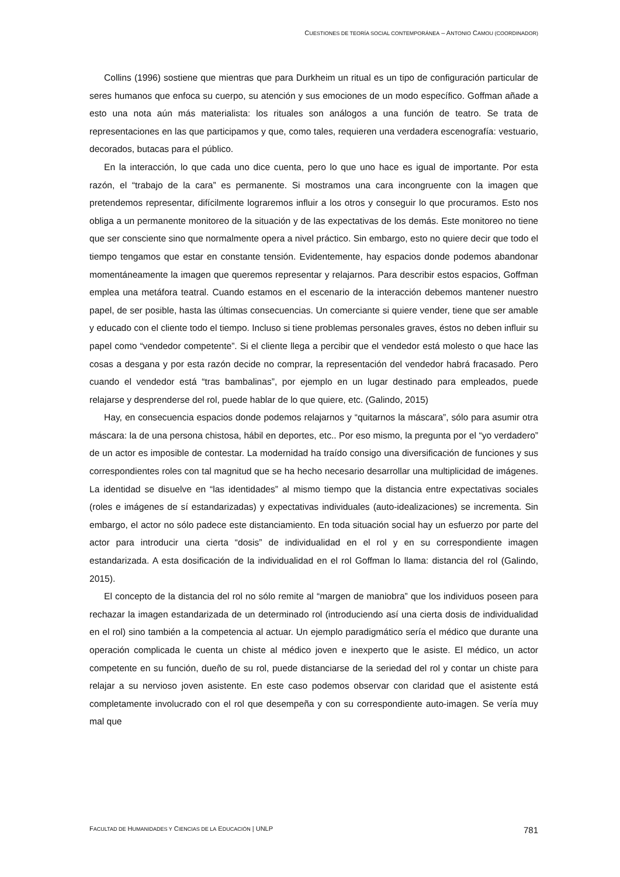CUESTIONES DE TEORÍA SOCIAL CONTEMPORÁNEA – ANTONIO CAMOU (COORDINADOR)
Collins (1996) sostiene que mientras que para Durkheim un ritual es un tipo de configuración particular de seres humanos que enfoca su cuerpo, su atención y sus emociones de un modo específico. Goffman añade a esto una nota aún más materialista: los rituales son análogos a una función de teatro. Se trata de representaciones en las que participamos y que, como tales, requieren una verdadera escenografía: vestuario, decorados, butacas para el público.
En la interacción, lo que cada uno dice cuenta, pero lo que uno hace es igual de importante. Por esta razón, el “trabajo de la cara” es permanente. Si mostramos una cara incongruente con la imagen que pretendemos representar, difícilmente lograremos influir a los otros y conseguir lo que procuramos. Esto nos obliga a un permanente monitoreo de la situación y de las expectativas de los demás. Este monitoreo no tiene que ser consciente sino que normalmente opera a nivel práctico. Sin embargo, esto no quiere decir que todo el tiempo tengamos que estar en constante tensión. Evidentemente, hay espacios donde podemos abandonar momentáneamente la imagen que queremos representar y relajarnos. Para describir estos espacios, Goffman emplea una metáfora teatral. Cuando estamos en el escenario de la interacción debemos mantener nuestro papel, de ser posible, hasta las últimas consecuencias. Un comerciante si quiere vender, tiene que ser amable y educado con el cliente todo el tiempo. Incluso si tiene problemas personales graves, éstos no deben influir su papel como “vendedor competente”. Si el cliente llega a percibir que el vendedor está molesto o que hace las cosas a desgana y por esta razón decide no comprar, la representación del vendedor habrá fracasado. Pero cuando el vendedor está “tras bambalinas”, por ejemplo en un lugar destinado para empleados, puede relajarse y desprenderse del rol, puede hablar de lo que quiere, etc. (Galindo, 2015)
Hay, en consecuencia espacios donde podemos relajarnos y “quitarnos la máscara”, sólo para asumir otra máscara: la de una persona chistosa, hábil en deportes, etc.. Por eso mismo, la pregunta por el “yo verdadero” de un actor es imposible de contestar. La modernidad ha traído consigo una diversificación de funciones y sus correspondientes roles con tal magnitud que se ha hecho necesario desarrollar una multiplicidad de imágenes. La identidad se disuelve en “las identidades” al mismo tiempo que la distancia entre expectativas sociales (roles e imágenes de sí estandarizadas) y expectativas individuales (auto-idealizaciones) se incrementa. Sin embargo, el actor no sólo padece este distanciamiento. En toda situación social hay un esfuerzo por parte del actor para introducir una cierta “dosis” de individualidad en el rol y en su correspondiente imagen estandarizada. A esta dosificación de la individualidad en el rol Goffman lo llama: distancia del rol (Galindo, 2015).
El concepto de la distancia del rol no sólo remite al “margen de maniobra” que los individuos poseen para rechazar la imagen estandarizada de un determinado rol (introduciendo así una cierta dosis de individualidad en el rol) sino también a la competencia al actuar. Un ejemplo paradigmático sería el médico que durante una operación complicada le cuenta un chiste al médico joven e inexperto que le asiste. El médico, un actor competente en su función, dueño de su rol, puede distanciarse de la seriedad del rol y contar un chiste para relajar a su nervioso joven asistente. En este caso podemos observar con claridad que el asistente está completamente involucrado con el rol que desempeña y con su correspondiente auto-imagen. Se vería muy mal que
FACULTAD DE HUMANIDADES Y CIENCIAS DE LA EDUCACIÓN | UNLP 781